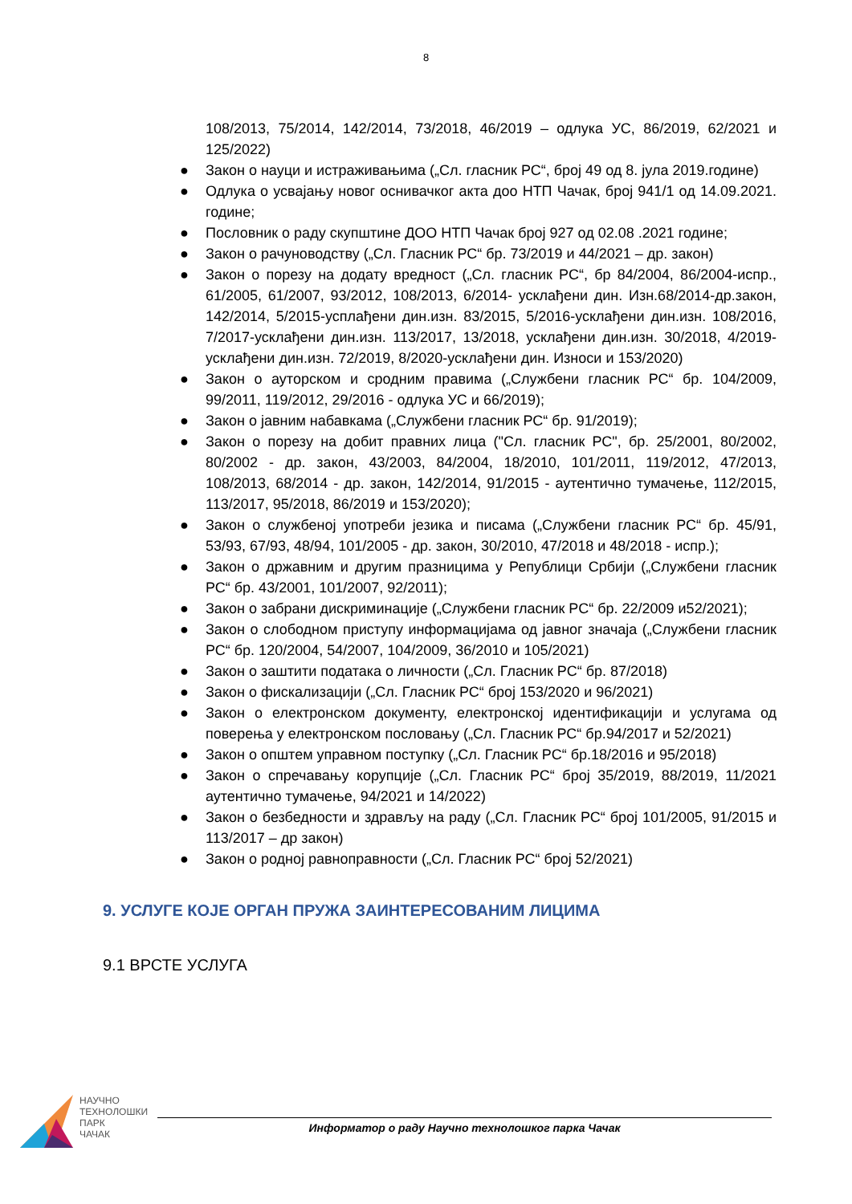8
108/2013, 75/2014, 142/2014, 73/2018, 46/2019 – одлука УС, 86/2019, 62/2021 и 125/2022)
● Закон о науци и истраживањима („Сл. гласник РС“, број 49 од 8. јула 2019.године)
● Одлука о усвајању новог оснивачког акта доо НТП Чачак, број 941/1 од 14.09.2021. године;
● Пословник о раду скупштине ДОО НТП Чачак број 927 од 02.08 .2021 године;
● Закон о рачуноводству („Сл. Гласник РС“ бр. 73/2019 и 44/2021 – др. закон)
● Закон о порезу на додату вредност („Сл. гласник РС“, бр 84/2004, 86/2004-испр., 61/2005, 61/2007, 93/2012, 108/2013, 6/2014- усклађени дин. Изн.68/2014-др.закон, 142/2014, 5/2015-усплађени дин.изн. 83/2015, 5/2016-усклађени дин.изн. 108/2016, 7/2017-усклађени дин.изн. 113/2017, 13/2018, усклађени дин.изн. 30/2018, 4/2019-усклађени дин.изн. 72/2019, 8/2020-усклађени дин. Износи и 153/2020)
● Закон о ауторском и сродним правима („Службени гласник РС“ бр. 104/2009, 99/2011, 119/2012, 29/2016 - одлука УС и 66/2019);
● Закон о јавним набавкама („Службени гласник РС“ бр. 91/2019);
● Закон о порезу на добит правних лица ("Сл. гласник РС", бр. 25/2001, 80/2002, 80/2002 - др. закон, 43/2003, 84/2004, 18/2010, 101/2011, 119/2012, 47/2013, 108/2013, 68/2014 - др. закон, 142/2014, 91/2015 - аутентично тумачење, 112/2015, 113/2017, 95/2018, 86/2019 и 153/2020);
● Закон о службеној употреби језика и писама („Службени гласник РС“ бр. 45/91, 53/93, 67/93, 48/94, 101/2005 - др. закон, 30/2010, 47/2018 и 48/2018 - испр.);
● Закон о државним и другим празницима у Републици Србији („Службени гласник РС“ бр. 43/2001, 101/2007, 92/2011);
● Закон о забрани дискриминације („Службени гласник РС“ бр. 22/2009 и52/2021);
● Закон о слободном приступу информацијама од јавног значаја („Службени гласник РС“ бр. 120/2004, 54/2007, 104/2009, 36/2010 и 105/2021)
● Закон о заштити података о личности („Сл. Гласник РС“ бр. 87/2018)
● Закон о фискализацији („Сл. Гласник РС“ број 153/2020 и 96/2021)
● Закон о електронском документу, електронској идентификацији и услугама од поверења у електронском пословању („Сл. Гласник РС“ бр.94/2017 и 52/2021)
● Закон о општем управном поступку („Сл. Гласник РС“ бр.18/2016 и 95/2018)
● Закон о спречавању корупције („Сл. Гласник РС“ број 35/2019, 88/2019, 11/2021 аутентично тумачење, 94/2021 и 14/2022)
● Закон о безбедности и здрављу на раду („Сл. Гласник РС“ број 101/2005, 91/2015 и 113/2017 – др закон)
● Закон о родној равноправности („Сл. Гласник РС“ број 52/2021)
9. УСЛУГЕ КОЈЕ ОРГАН ПРУЖА ЗАИНТЕРЕСОВАНИМ ЛИЦИМА
9.1 ВРСТЕ УСЛУГА
НАУЧНО
ТЕХНОЛОШКИ
ПАРК
ЧАЧАК
Информатор о раду Научно технолошког парка Чачак